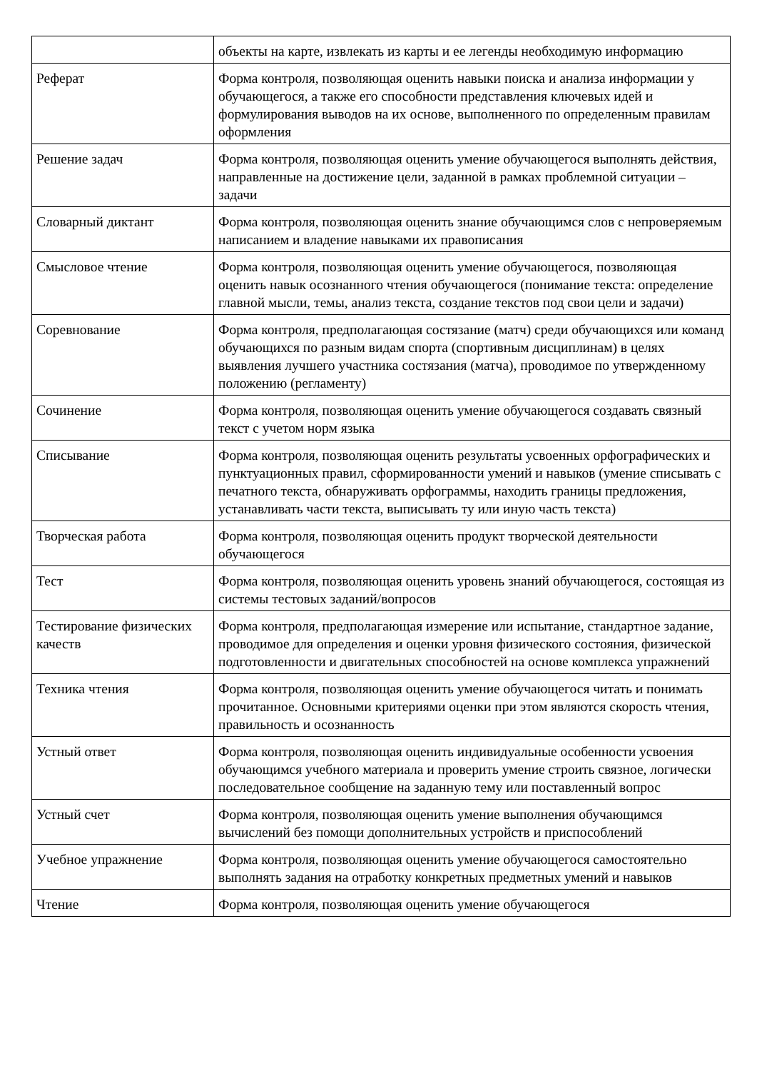| | объекты на карте, извлекать из карты и ее легенды необходимую информацию |
| Реферат | Форма контроля, позволяющая оценить навыки поиска и анализа информации у обучающегося, а также его способности представления ключевых идей и формулирования выводов на их основе, выполненного по определенным правилам оформления |
| Решение задач | Форма контроля, позволяющая оценить умение обучающегося выполнять действия, направленные на достижение цели, заданной в рамках проблемной ситуации – задачи |
| Словарный диктант | Форма контроля, позволяющая оценить знание обучающимся слов с непроверяемым написанием и владение навыками их правописания |
| Смысловое чтение | Форма контроля, позволяющая оценить умение обучающегося, позволяющая оценить навык осознанного чтения обучающегося (понимание текста: определение главной мысли, темы, анализ текста, создание текстов под свои цели и задачи) |
| Соревнование | Форма контроля, предполагающая состязание (матч) среди обучающихся или команд обучающихся по разным видам спорта (спортивным дисциплинам) в целях выявления лучшего участника состязания (матча), проводимое по утвержденному положению (регламенту) |
| Сочинение | Форма контроля, позволяющая оценить умение обучающегося создавать связный текст с учетом норм языка |
| Списывание | Форма контроля, позволяющая оценить результаты усвоенных орфографических и пунктуационных правил, сформированности умений и навыков (умение списывать с печатного текста, обнаруживать орфограммы, находить границы предложения, устанавливать части текста, выписывать ту или иную часть текста) |
| Творческая работа | Форма контроля, позволяющая оценить продукт творческой деятельности обучающегося |
| Тест | Форма контроля, позволяющая оценить уровень знаний обучающегося, состоящая из системы тестовых заданий/вопросов |
| Тестирование физических качеств | Форма контроля, предполагающая измерение или испытание, стандартное задание, проводимое для определения и оценки уровня физического состояния, физической подготовленности и двигательных способностей на основе комплекса упражнений |
| Техника чтения | Форма контроля, позволяющая оценить умение обучающегося читать и понимать прочитанное. Основными критериями оценки при этом являются скорость чтения, правильность и осознанность |
| Устный ответ | Форма контроля, позволяющая оценить индивидуальные особенности усвоения обучающимся учебного материала и проверить умение строить связное, логически последовательное сообщение на заданную тему или поставленный вопрос |
| Устный счет | Форма контроля, позволяющая оценить умение выполнения обучающимся вычислений без помощи дополнительных устройств и приспособлений |
| Учебное упражнение | Форма контроля, позволяющая оценить умение обучающегося самостоятельно выполнять задания на отработку конкретных предметных умений и навыков |
| Чтение | Форма контроля, позволяющая оценить умение обучающегося |